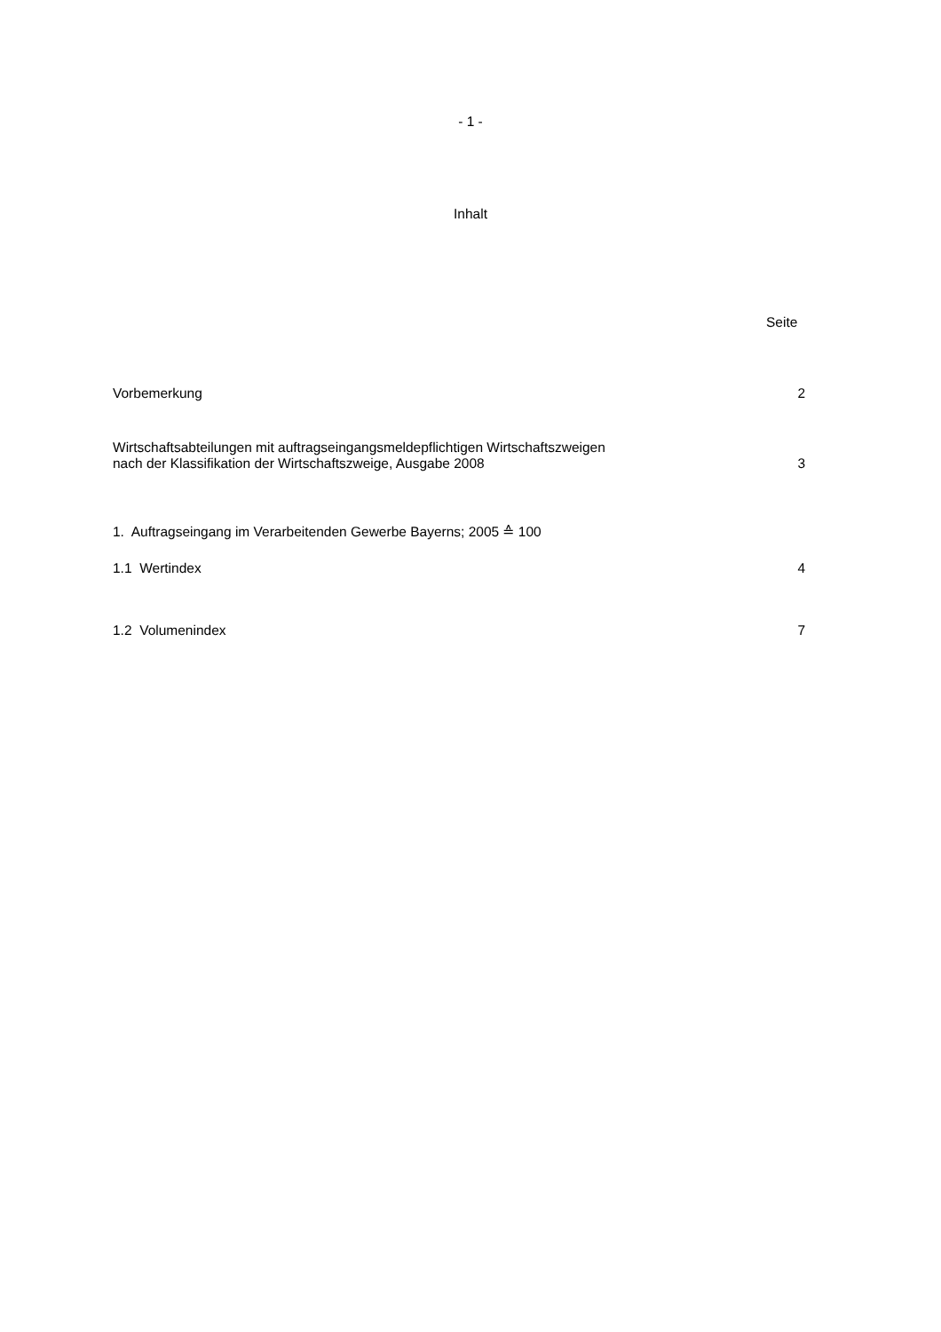- 1 -
Inhalt
Seite
Vorbemerkung 2
Wirtschaftsabteilungen mit auftragseingangsmeldepflichtigen Wirtschaftszweigen
nach der Klassifikation der Wirtschaftszweige, Ausgabe 2008 3
1. Auftragseingang im Verarbeitenden Gewerbe Bayerns; 2005 ≙ 100
1.1 Wertindex 4
1.2 Volumenindex 7